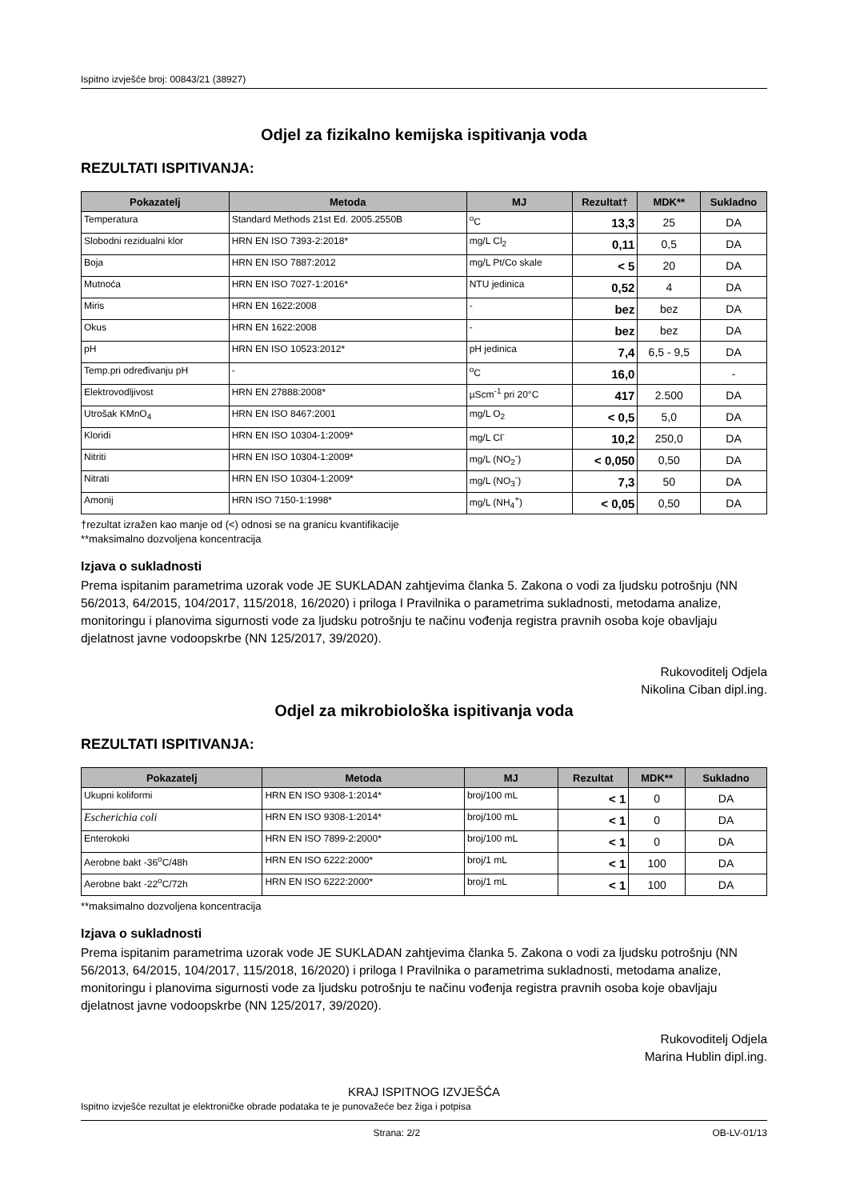Ispitno izvješće broj: 00843/21 (38927)
Odjel za fizikalno kemijska ispitivanja voda
REZULTATI ISPITIVANJA:
| Pokazatelj | Metoda | MJ | Rezultat† | MDK** | Sukladno |
| --- | --- | --- | --- | --- | --- |
| Temperatura | Standard Methods 21st Ed. 2005.2550B | <sup>o</sup> C | 13,3 | 25 | DA |
| Slobodni rezidualni klor | HRN EN ISO 7393-2:2018* | mg/L Cl<sub>2</sub> | 0,11 | 0,5 | DA |
| Boja | HRN EN ISO 7887:2012 | mg/L Pt/Co skale | < 5 | 20 | DA |
| Mutnoća | HRN EN ISO 7027-1:2016* | NTU jedinica | 0,52 | 4 | DA |
| Miris | HRN EN 1622:2008 | - | bez | bez | DA |
| Okus | HRN EN 1622:2008 | - | bez | bez | DA |
| pH | HRN EN ISO 10523:2012* | pH jedinica | 7,4 | 6,5 - 9,5 | DA |
| Temp.pri određivanju pH | - | <sup>o</sup> C | 16,0 | | - |
| Elektrovodljivost | HRN EN 27888:2008* | µScm<sup>-1</sup> pri 20°C | 417 | 2.500 | DA |
| Utrošak KMnO<sub>4</sub> | HRN EN ISO 8467:2001 | mg/L O<sub>2</sub> | < 0,5 | 5,0 | DA |
| Kloridi | HRN EN ISO 10304-1:2009* | mg/L Cl<sup>-</sup> | 10,2 | 250,0 | DA |
| Nitriti | HRN EN ISO 10304-1:2009* | mg/L (NO<sub>2</sub><sup>-</sup>) | < 0,050 | 0,50 | DA |
| Nitrati | HRN EN ISO 10304-1:2009* | mg/L (NO<sub>3</sub><sup>-</sup>) | 7,3 | 50 | DA |
| Amonij | HRN ISO 7150-1:1998* | mg/L (NH<sub>4</sub><sup>+</sup>) | < 0,05 | 0,50 | DA |
†rezultat izražen kao manje od (<) odnosi se na granicu kvantifikacije
**maksimalno dozvoljena koncentracija
Izjava o sukladnosti
Prema ispitanim parametrima uzorak vode JE SUKLADAN zahtjevima članka 5. Zakona o vodi za ljudsku potrošnju (NN 56/2013, 64/2015, 104/2017, 115/2018, 16/2020) i priloga I Pravilnika o parametrima sukladnosti, metodama analize, monitoringu i planovima sigurnosti vode za ljudsku potrošnju te načinu vođenja registra pravnih osoba koje obavljaju djelatnost javne vodoopskrbe (NN 125/2017, 39/2020).
Rukovoditelj Odjela
Nikolina Ciban dipl.ing.
Odjel za mikrobiološka ispitivanja voda
REZULTATI ISPITIVANJA:
| Pokazatelj | Metoda | MJ | Rezultat | MDK** | Sukladno |
| --- | --- | --- | --- | --- | --- |
| Ukupni koliformi | HRN EN ISO 9308-1:2014* | broj/100 mL | < 1 | 0 | DA |
| Escherichia coli | HRN EN ISO 9308-1:2014* | broj/100 mL | < 1 | 0 | DA |
| Enterokoki | HRN EN ISO 7899-2:2000* | broj/100 mL | < 1 | 0 | DA |
| Aerobne bakt -36<sup>o</sup>C/48h | HRN EN ISO 6222:2000* | broj/1 mL | < 1 | 100 | DA |
| Aerobne bakt -22<sup>o</sup>C/72h | HRN EN ISO 6222:2000* | broj/1 mL | < 1 | 100 | DA |
**maksimalno dozvoljena koncentracija
Izjava o sukladnosti
Prema ispitanim parametrima uzorak vode JE SUKLADAN zahtjevima članka 5. Zakona o vodi za ljudsku potrošnju (NN 56/2013, 64/2015, 104/2017, 115/2018, 16/2020) i priloga I Pravilnika o parametrima sukladnosti, metodama analize, monitoringu i planovima sigurnosti vode za ljudsku potrošnju te načinu vođenja registra pravnih osoba koje obavljaju djelatnost javne vodoopskrbe (NN 125/2017, 39/2020).
Rukovoditelj Odjela
Marina Hublin dipl.ing.
KRAJ ISPITNOG IZVJEŠĆA
Ispitno izvješće rezultat je elektroničke obrade podataka te je punovažeće bez žiga i potpisa
Strana: 2/2 OB-LV-01/13